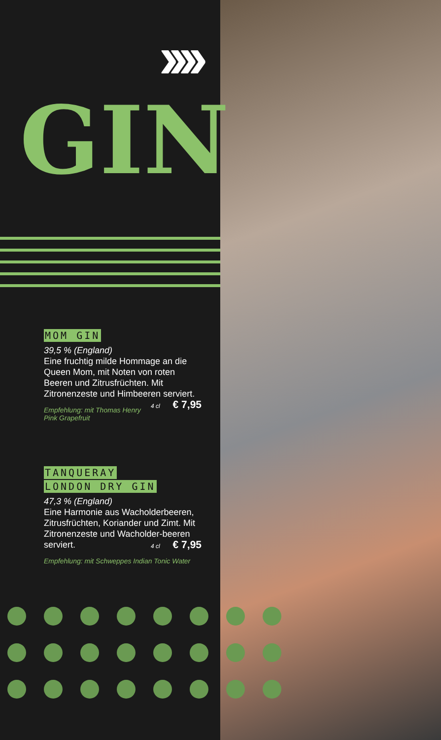››››
GIN
MOM GIN
39,5 % (England)
Eine fruchtig milde Hommage an die Queen Mom, mit Noten von roten Beeren und Zitrusfrüchten. Mit Zitronenzeste und Himbeeren serviert. 4 cl € 7,95
Empfehlung: mit Thomas Henry Pink Grapefruit
TANQUERAY
LONDON DRY GIN
47,3 % (England)
Eine Harmonie aus Wacholderbeeren, Zitrusfrüchten, Koriander und Zimt. Mit Zitronenzeste und Wacholder-beeren serviert. 4 cl € 7,95
Empfehlung: mit Schweppes Indian Tonic Water